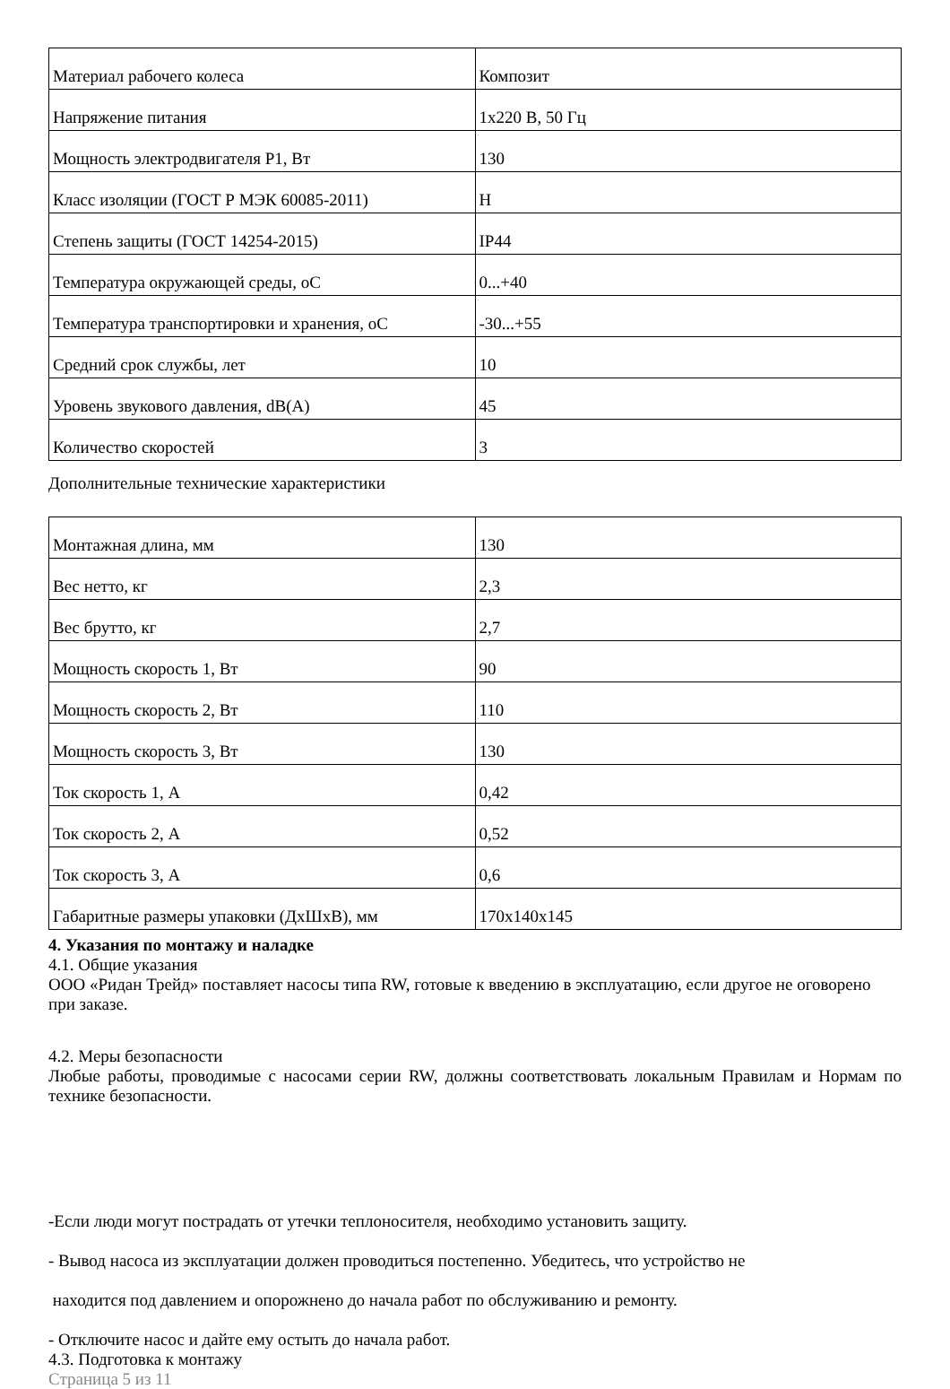| Материал рабочего колеса | Композит |
| Напряжение питания | 1x220 В, 50 Гц |
| Мощность электродвигателя P1, Вт | 130 |
| Класс изоляции (ГОСТ Р МЭК 60085-2011) | H |
| Степень защиты (ГОСТ 14254-2015) | IP44 |
| Температура окружающей среды, oC | 0...+40 |
| Температура транспортировки и хранения, oC | -30...+55 |
| Средний срок службы, лет | 10 |
| Уровень звукового давления, dB(A) | 45 |
| Количество скоростей | 3 |
Дополнительные технические характеристики
| Монтажная длина, мм | 130 |
| Вес нетто, кг | 2,3 |
| Вес брутто, кг | 2,7 |
| Мощность скорость 1, Вт | 90 |
| Мощность скорость 2, Вт | 110 |
| Мощность скорость 3, Вт | 130 |
| Ток скорость 1, А | 0,42 |
| Ток скорость 2, А | 0,52 |
| Ток скорость 3, А | 0,6 |
| Габаритные размеры упаковки (ДхШхВ), мм | 170x140x145 |
4. Указания по монтажу и наладке
4.1. Общие указания
ООО «Ридан Трейд» поставляет насосы типа RW, готовые к введению в эксплуатацию, если другое не оговорено при заказе.
4.2. Меры безопасности
Любые работы, проводимые с насосами серии RW, должны соответствовать локальным Правилам и Нормам по технике безопасности.
-Если люди могут пострадать от утечки теплоносителя, необходимо установить защиту.
- Вывод насоса из эксплуатации должен проводиться постепенно. Убедитесь, что устройство не
находится под давлением и опорожнено до начала работ по обслуживанию и ремонту.
- Отключите насос и дайте ему остыть до начала работ.
4.3. Подготовка к монтажу
Страница 5 из 11